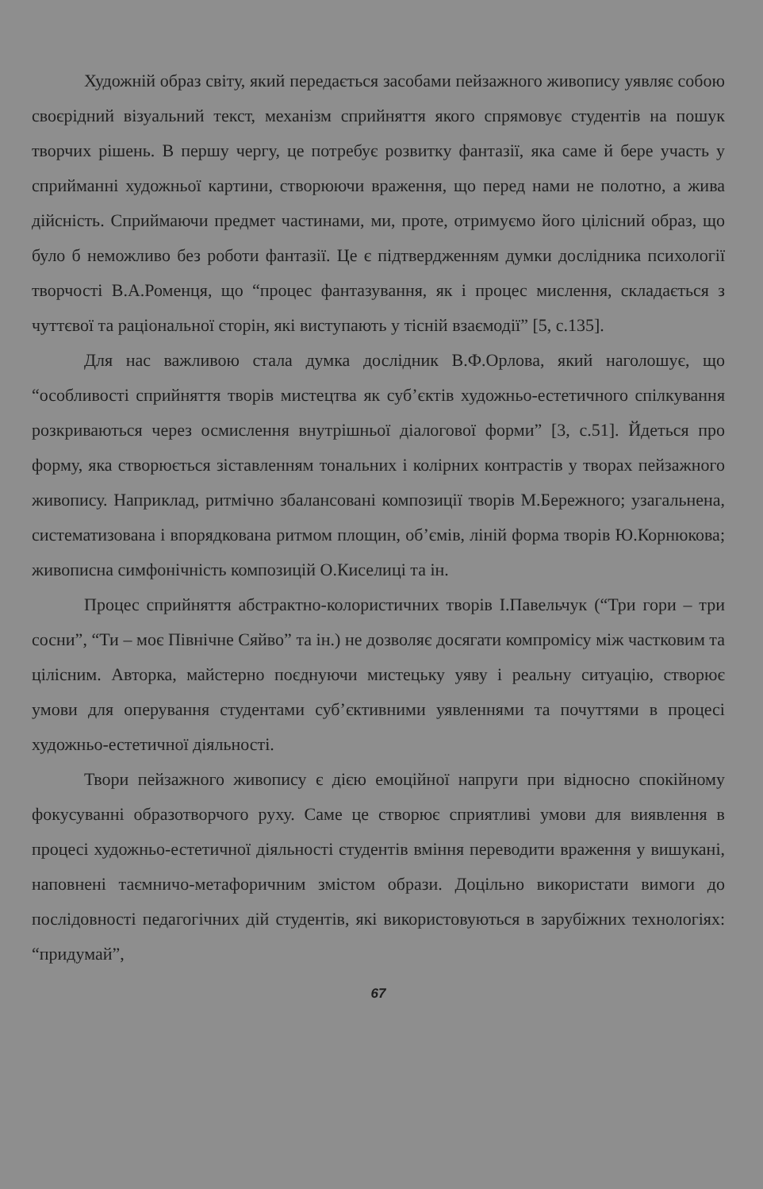Художній образ світу, який передається засобами пейзажного живопису уявляє собою своєрідний візуальний текст, механізм сприйняття якого спрямовує студентів на пошук творчих рішень. В першу чергу, це потребує розвитку фантазії, яка саме й бере участь у сприйманні художньої картини, створюючи враження, що перед нами не полотно, а жива дійсність. Сприймаючи предмет частинами, ми, проте, отримуємо його цілісний образ, що було б неможливо без роботи фантазії. Це є підтвердженням думки дослідника психології творчості В.А.Роменця, що “процес фантазування, як і процес мислення, складається з чуттєвої та раціональної сторін, які виступають у тісній взаємодії” [5, с.135].
Для нас важливою стала думка дослідник В.Ф.Орлова, який наголошує, що “особливості сприйняття творів мистецтва як суб’єктів художньо-естетичного спілкування розкриваються через осмислення внутрішньої діалогової форми” [3, с.51]. Йдеться про форму, яка створюється зіставленням тональних і колірних контрастів у творах пейзажного живопису. Наприклад, ритмічно збалансовані композиції творів М.Бережного; узагальнена, систематизована і впорядкована ритмом площин, об’ємів, ліній форма творів Ю.Корнюкова; живописна симфонічність композицій О.Киселиці та ін.
Процес сприйняття абстрактно-колористичних творів І.Павельчук (“Три гори – три сосни”, “Ти – моє Північне Сяйво” та ін.) не дозволяє досягати компромісу між частковим та цілісним. Авторка, майстерно поєднуючи мистецьку уяву і реальну ситуацію, створює умови для оперування студентами суб’єктивними уявленнями та почуттями в процесі художньо-естетичної діяльності.
Твори пейзажного живопису є дією емоційної напруги при відносно спокійному фокусуванні образотворчого руху. Саме це створює сприятливі умови для виявлення в процесі художньо-естетичної діяльності студентів вміння переводити враження у вишукані, наповнені таємничо-метафоричним змістом образи. Доцільно використати вимоги до послідовності педагогічних дій студентів, які використовуються в зарубіжних технологіях: “придумай”,
67